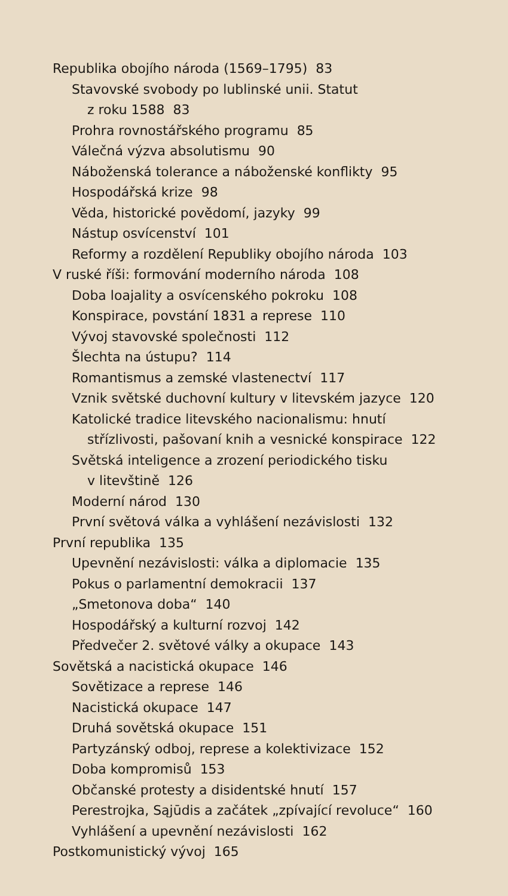Republika obojího národa (1569–1795) 83
Stavovské svobody po lublinské unii. Statut
z roku 1588 83
Prohra rovnostářského programu 85
Válečná výzva absolutismu 90
Náboženská tolerance a náboženské konflikty 95
Hospodářská krize 98
Věda, historické povědomí, jazyky 99
Nástup osvícenství 101
Reformy a rozdělení Republiky obojího národa 103
V ruské říši: formování moderního národa 108
Doba loajality a osvícenského pokroku 108
Konspirace, povstání 1831 a represe 110
Vývoj stavovské společnosti 112
Šlechta na ústupu? 114
Romantismus a zemské vlastenectví 117
Vznik světské duchovní kultury v litevském jazyce 120
Katolické tradice litevského nacionalismu: hnutí
střízlivosti, pašovaní knih a vesnické konspirace 122
Světská inteligence a zrození periodického tisku
v litevštině 126
Moderní národ 130
První světová válka a vyhlášení nezávislosti 132
První republika 135
Upevnění nezávislosti: válka a diplomacie 135
Pokus o parlamentní demokracii 137
„Smetonova doba“140
Hospodářský a kulturní rozvoj 142
Předvečer 2. světové války a okupace 143
Sovětská a nacistická okupace 146
Sovětizace a represe 146
Nacistická okupace 147
Druhá sovětská okupace 151
Partyzánský odboj, represe a kolektivizace 152
Doba kompromisů 153
Občanské protesty a disidentské hnutí 157
Perestrojka, Sąjūdis a začátek „zpívající revoluce“160
Vyhlášení a upevnění nezávislosti 162
Postkomunistický vývoj 165